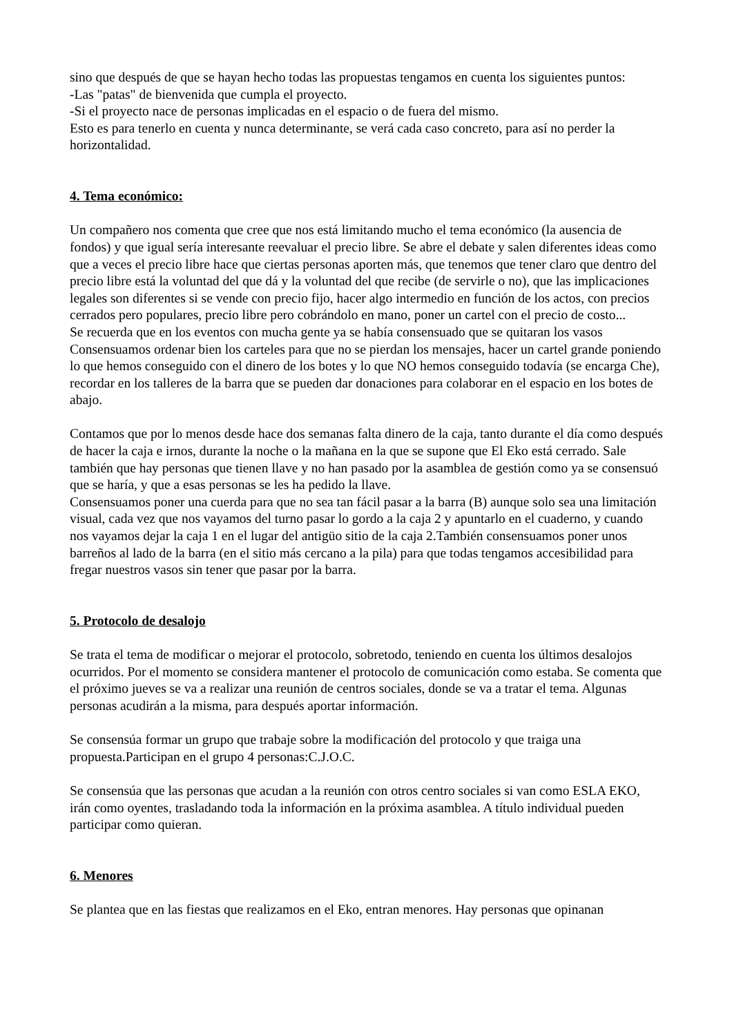sino que después de que se hayan hecho todas las propuestas tengamos en cuenta los siguientes puntos:
-Las "patas" de bienvenida que cumpla el proyecto.
-Si el proyecto nace de personas implicadas en el espacio o de fuera del mismo.
Esto es para tenerlo en cuenta y nunca determinante, se verá cada caso concreto, para así no perder la horizontalidad.
4. Tema económico:
Un compañero nos comenta que cree que nos está limitando mucho el tema económico (la ausencia de fondos) y que igual sería interesante reevaluar el precio libre. Se abre el debate y salen diferentes ideas como que a veces el precio libre hace que ciertas personas aporten más, que tenemos que tener claro que dentro del precio libre está la voluntad del que dá y la voluntad del que recibe (de servirle o no), que las implicaciones legales son diferentes si se vende con precio fijo, hacer algo intermedio en función de los actos, con precios cerrados pero populares, precio libre pero cobrándolo en mano, poner un cartel con el precio de costo...
Se recuerda que en los eventos con mucha gente ya se había consensuado que se quitaran los vasos
Consensuamos ordenar bien los carteles para que no se pierdan los mensajes, hacer un cartel grande poniendo lo que hemos conseguido con el dinero de los botes y lo que NO hemos conseguido todavía (se encarga Che), recordar en los talleres de la barra que se pueden dar donaciones para colaborar en el espacio en los botes de abajo.
Contamos que por lo menos desde hace dos semanas falta dinero de la caja, tanto durante el día como después de hacer la caja e irnos, durante la noche o la mañana en la que se supone que El Eko está cerrado. Sale también que hay personas que tienen llave y no han pasado por la asamblea de gestión como ya se consensuó que se haría, y que a esas personas se les ha pedido la llave.
Consensuamos poner una cuerda para que no sea tan fácil pasar a la barra (B) aunque solo sea una limitación visual, cada vez que nos vayamos del turno pasar lo gordo a la caja 2 y apuntarlo en el cuaderno, y cuando nos vayamos dejar la caja 1 en el lugar del antigüo sitio de la caja 2.También consensuamos poner unos barreños al lado de la barra (en el sitio más cercano a la pila) para que todas tengamos accesibilidad para fregar nuestros vasos sin tener que pasar por la barra.
5. Protocolo de desalojo
Se trata el tema de modificar o mejorar el protocolo, sobretodo, teniendo en cuenta los últimos desalojos ocurridos. Por el momento se considera mantener el protocolo de comunicación como estaba. Se comenta que el próximo jueves se va a realizar una reunión de centros sociales, donde se va a tratar el tema. Algunas personas acudirán a la misma, para después aportar información.
Se consensúa formar un grupo que trabaje sobre la modificación del protocolo y que traiga una propuesta.Participan en el grupo 4 personas:C.J.O.C.
Se consensúa que las personas que acudan a la reunión con otros centro sociales si van como ESLA EKO, irán como oyentes, trasladando toda la información en la próxima asamblea. A título individual pueden participar como quieran.
6. Menores
Se plantea que en las fiestas que realizamos en el Eko, entran menores. Hay personas que opinanan